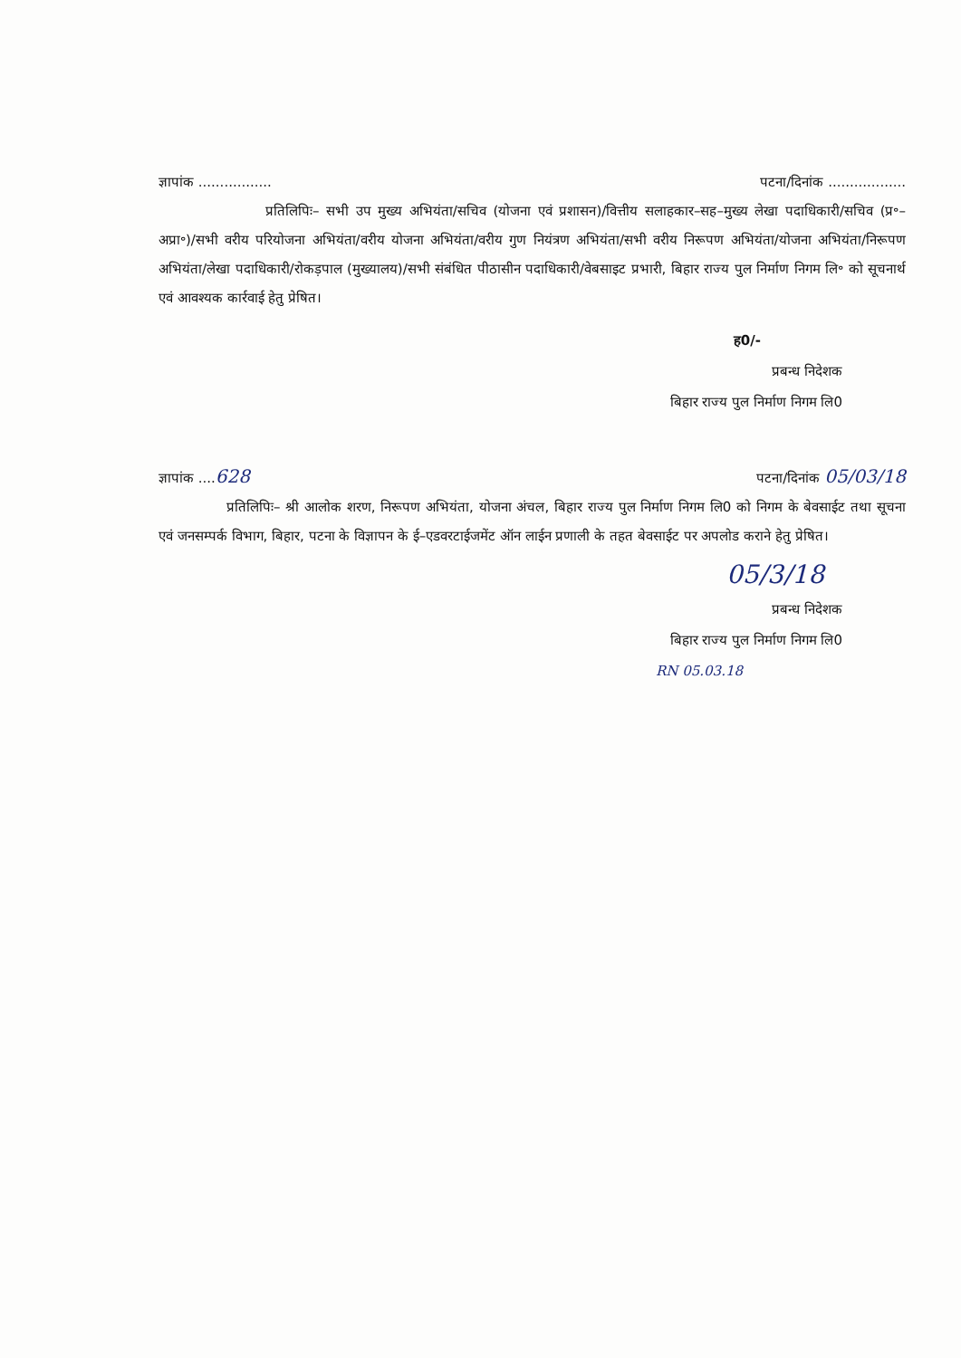ज्ञापांक ................. पटना/दिनांक ..................
प्रतिलिपिः– सभी उप मुख्य अभियंता/सचिव (योजना एवं प्रशासन)/वित्तीय सलाहकार–सह–मुख्य लेखा पदाधिकारी/सचिव (प्र॰–अप्रा॰)/सभी वरीय परियोजना अभियंता/वरीय योजना अभियंता/वरीय गुण नियंत्रण अभियंता/सभी वरीय निरूपण अभियंता/योजना अभियंता/निरूपण अभियंता/लेखा पदाधिकारी/रोकड़पाल (मुख्यालय)/सभी संबंधित पीठासीन पदाधिकारी/वेबसाइट प्रभारी, बिहार राज्य पुल निर्माण निगम लि॰ को सूचनार्थ एवं आवश्यक कार्रवाई हेतु प्रेषित।
ह0/-
प्रबन्ध निदेशक
बिहार राज्य पुल निर्माण निगम लि0
ज्ञापांक ....628 पटना/दिनांक 05/03/18
प्रतिलिपिः– श्री आलोक शरण, निरूपण अभियंता, योजना अंचल, बिहार राज्य पुल निर्माण निगम लि0 को निगम के बेवसाईट तथा सूचना एवं जनसम्पर्क विभाग, बिहार, पटना के विज्ञापन के ई–एडवरटाईजमेंट ऑन लाईन प्रणाली के तहत बेवसाईट पर अपलोड कराने हेतु प्रेषित।
05/3/18
प्रबन्ध निदेशक
बिहार राज्य पुल निर्माण निगम लि0
RN 05.03.18